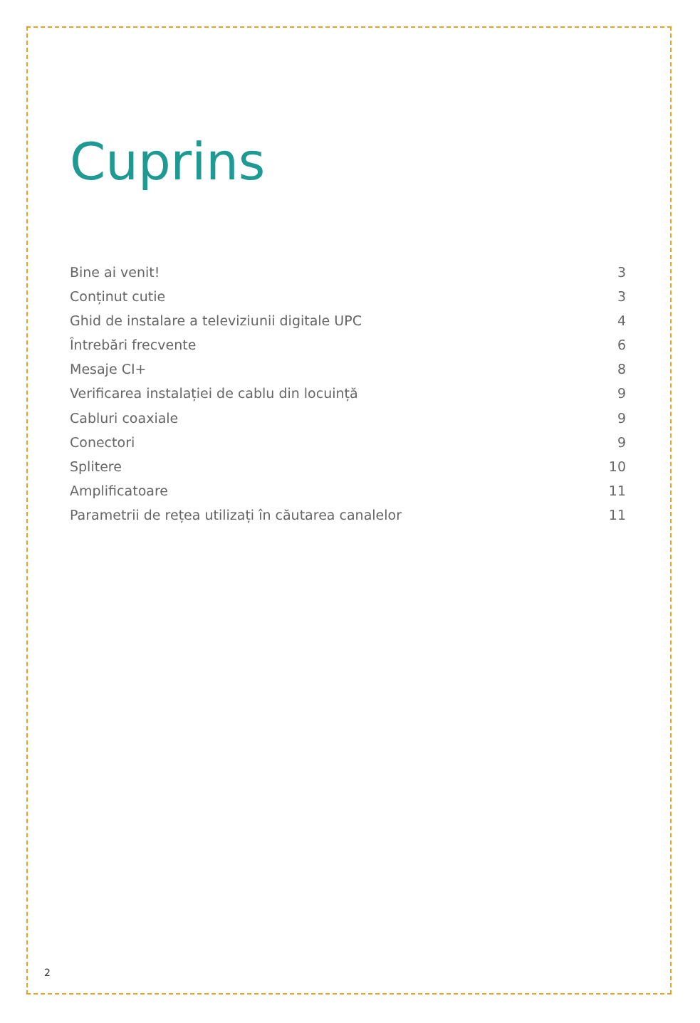Cuprins
Bine ai venit! 3
Conținut cutie 3
Ghid de instalare a televiziunii digitale UPC 4
Întrebări frecvente 6
Mesaje CI+ 8
Verificarea instalației de cablu din locuință 9
Cabluri coaxiale 9
Conectori 9
Splitere 10
Amplificatoare 11
Parametrii de rețea utilizați în căutarea canalelor 11
2